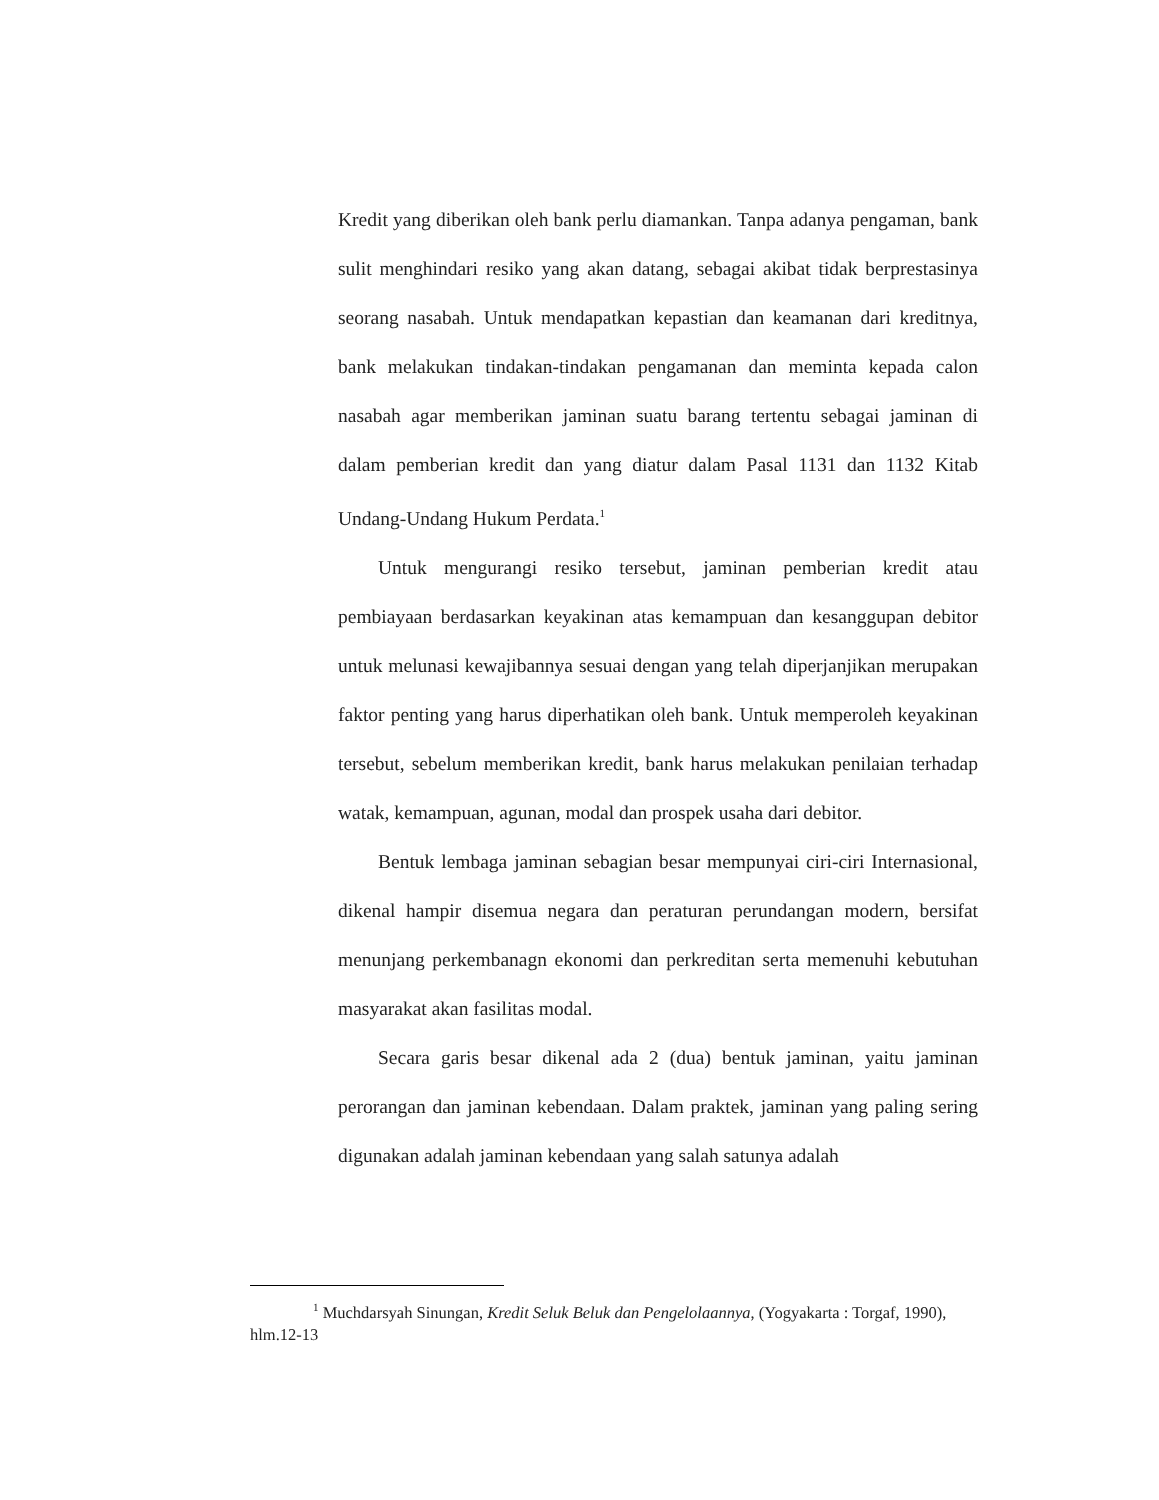Kredit yang diberikan oleh bank perlu diamankan. Tanpa adanya pengaman, bank sulit menghindari resiko yang akan datang, sebagai akibat tidak berprestasinya seorang nasabah. Untuk mendapatkan kepastian dan keamanan dari kreditnya, bank melakukan tindakan-tindakan pengamanan dan meminta kepada calon nasabah agar memberikan jaminan suatu barang tertentu sebagai jaminan di dalam pemberian kredit dan yang diatur dalam Pasal 1131 dan 1132 Kitab Undang-Undang Hukum Perdata.<sup>1</sup>
Untuk mengurangi resiko tersebut, jaminan pemberian kredit atau pembiayaan berdasarkan keyakinan atas kemampuan dan kesanggupan debitor untuk melunasi kewajibannya sesuai dengan yang telah diperjanjikan merupakan faktor penting yang harus diperhatikan oleh bank. Untuk memperoleh keyakinan tersebut, sebelum memberikan kredit, bank harus melakukan penilaian terhadap watak, kemampuan, agunan, modal dan prospek usaha dari debitor.
Bentuk lembaga jaminan sebagian besar mempunyai ciri-ciri Internasional, dikenal hampir disemua negara dan peraturan perundangan modern, bersifat menunjang perkembanagn ekonomi dan perkreditan serta memenuhi kebutuhan masyarakat akan fasilitas modal.
Secara garis besar dikenal ada 2 (dua) bentuk jaminan, yaitu jaminan perorangan dan jaminan kebendaan. Dalam praktek, jaminan yang paling sering digunakan adalah jaminan kebendaan yang salah satunya adalah
<sup>1</sup> Muchdarsyah Sinungan, Kredit Seluk Beluk dan Pengelolaannya, (Yogyakarta : Torgaf, 1990), hlm.12-13